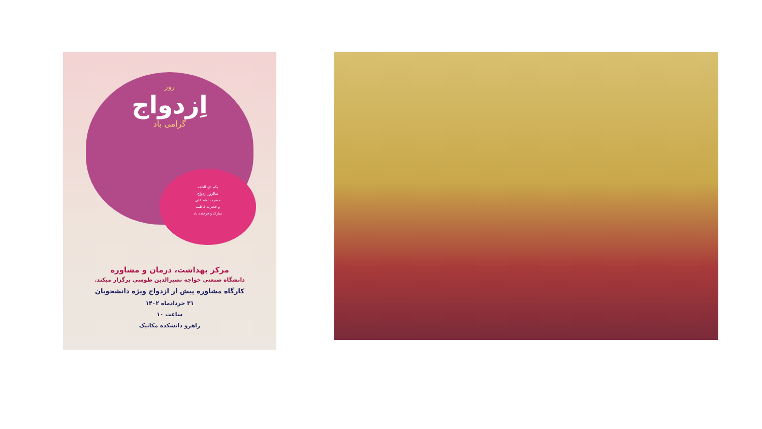روز
اِزدواج
گرامی باد
یکم ذی الحجه
سالروز ازدواج
حضرت امام علی
و حضرت فاطمه
مبارک و فرخنده باد
مرکز بهداشت، درمان و مشاوره
دانشگاه صنعتی خواجه نصیرالدین طوسی برگزار میکند.
کارگاه مشاوره پیش از ازدواج ویژه دانشجویان
۳۱ خردادماه ۱۴۰۲
ساعت ۱۰
راهرو دانشکده مکانیک